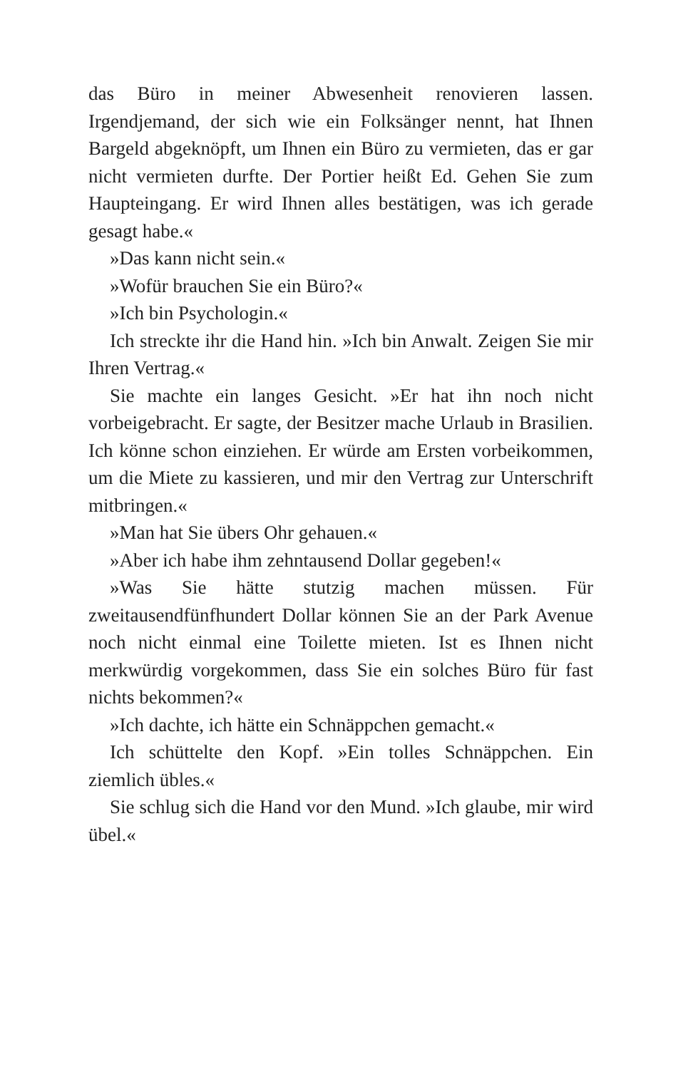das Büro in meiner Abwesenheit renovieren lassen. Irgendjemand, der sich wie ein Folksänger nennt, hat Ihnen Bargeld abgeknöpft, um Ihnen ein Büro zu vermieten, das er gar nicht vermieten durfte. Der Portier heißt Ed. Gehen Sie zum Haupteingang. Er wird Ihnen alles bestätigen, was ich gerade gesagt habe.«
»Das kann nicht sein.«
»Wofür brauchen Sie ein Büro?«
»Ich bin Psychologin.«
Ich streckte ihr die Hand hin. »Ich bin Anwalt. Zeigen Sie mir Ihren Vertrag.«
Sie machte ein langes Gesicht. »Er hat ihn noch nicht vorbeigebracht. Er sagte, der Besitzer mache Urlaub in Brasilien. Ich könne schon einziehen. Er würde am Ersten vorbeikommen, um die Miete zu kassieren, und mir den Vertrag zur Unterschrift mitbringen.«
»Man hat Sie übers Ohr gehauen.«
»Aber ich habe ihm zehntausend Dollar gegeben!«
»Was Sie hätte stutzig machen müssen. Für zweitausendfünfhundert Dollar können Sie an der Park Avenue noch nicht einmal eine Toilette mieten. Ist es Ihnen nicht merkwürdig vorgekommen, dass Sie ein solches Büro für fast nichts bekommen?«
»Ich dachte, ich hätte ein Schnäppchen gemacht.«
Ich schüttelte den Kopf. »Ein tolles Schnäppchen. Ein ziemlich übles.«
Sie schlug sich die Hand vor den Mund. »Ich glaube, mir wird übel.«